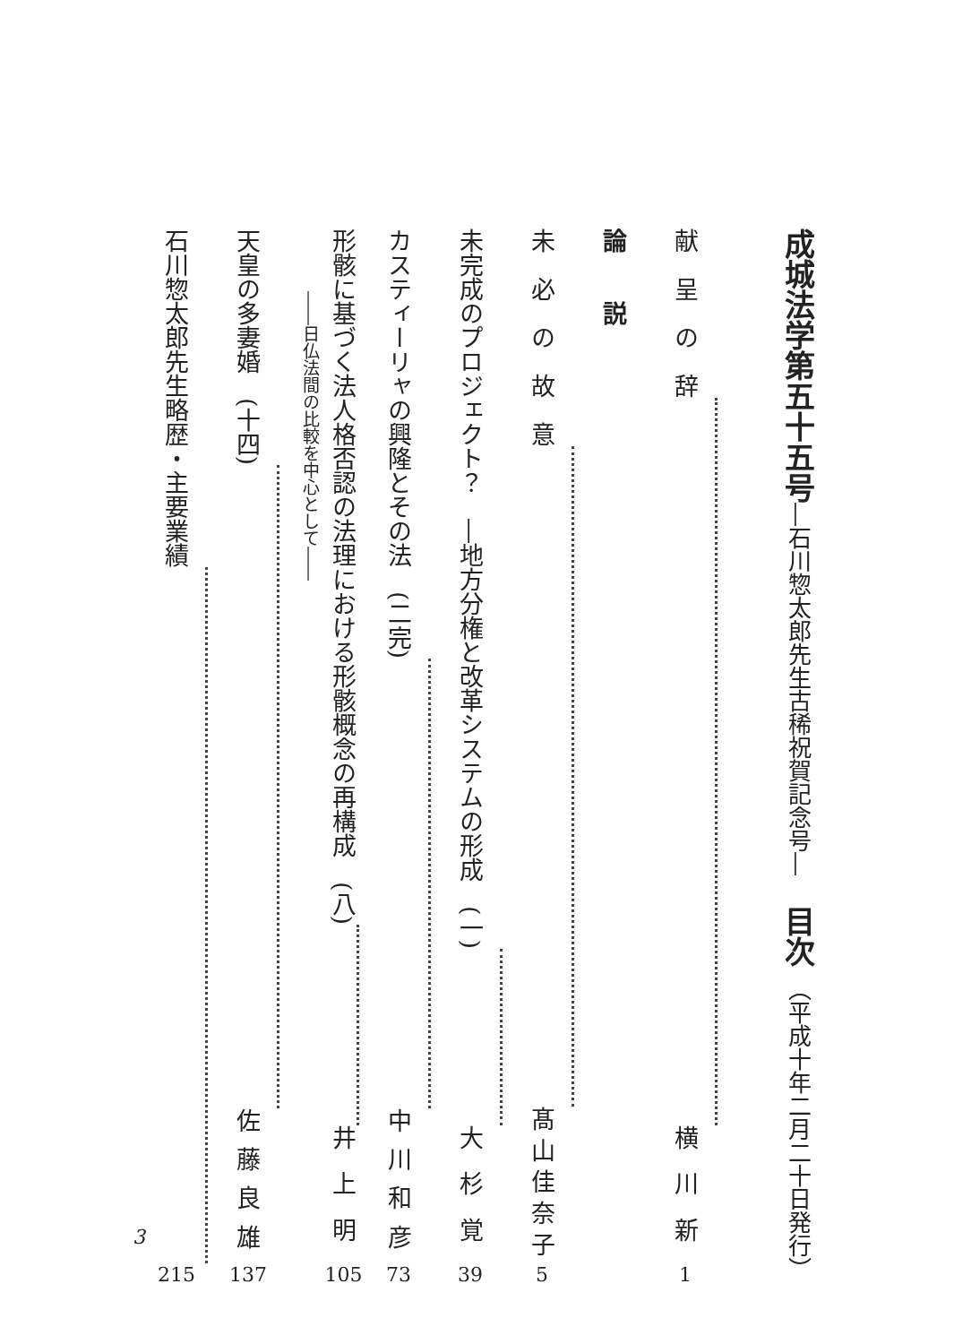成城法学第五十五号―石川惣太郎先生古稀祝賀記念号―　目次 （平成十年二月二十日発行）
献　呈　の　辞 横川新 1
論　　説
未　必　の　故　意 髙山佳奈子 5
未完成のプロジェクト？　―地方分権と改革システムの形成　(一) 大杉覚 39
カスティーリャの興隆とその法　(二完) 中川和彦 73
形骸に基づく法人格否認の法理における形骸概念の再構成　(八) 井上明 105
――日仏法間の比較を中心として――
天皇の多妻婚　(十四) 佐藤良雄 137
石川惣太郎先生略歴・主要業績 215
3